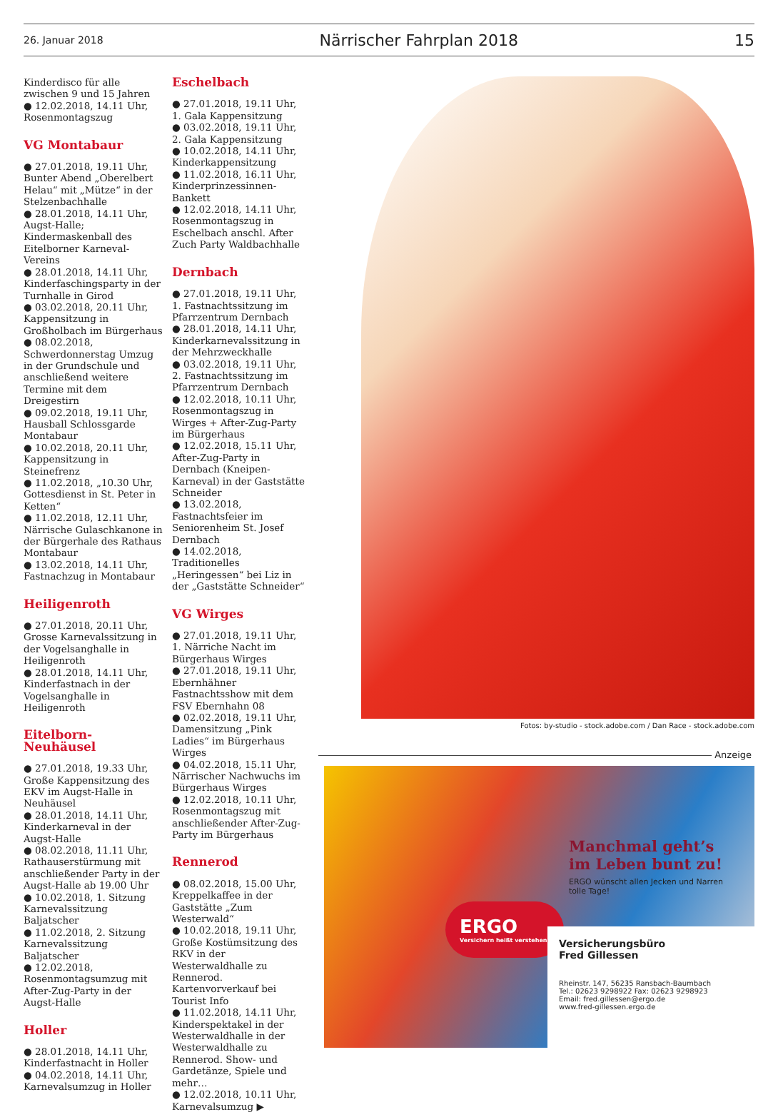26. Januar 2018 Närrischer Fahrplan 2018 15
Kinderdisco für alle zwischen 9 und 15 Jahren
● 12.02.2018, 14.11 Uhr, Rosenmontagszug
VG Montabaur
● 27.01.2018, 19.11 Uhr, Bunter Abend „Oberelbert Helau“ mit „Mütze“ in der Stelzenbachhalle
● 28.01.2018, 14.11 Uhr, Augst-Halle; Kindermaskenball des Eitelborner Karneval-Vereins
● 28.01.2018, 14.11 Uhr, Kinderfaschingsparty in der Turnhalle in Girod
● 03.02.2018, 20.11 Uhr, Kappensitzung in Großholbach im Bürgerhaus
● 08.02.2018, Schwerdonnerstag Umzug in der Grundschule und anschließend weitere Termine mit dem Dreigestirn
● 09.02.2018, 19.11 Uhr, Hausball Schlossgarde Montabaur
● 10.02.2018, 20.11 Uhr, Kappensitzung in Steinefrenz
● 11.02.2018, „10.30 Uhr, Gottesdienst in St. Peter in Ketten“
● 11.02.2018, 12.11 Uhr, Närrische Gulaschkanone in der Bürgerhale des Rathaus Montabaur
● 13.02.2018, 14.11 Uhr, Fastnachzug in Montabaur
Heiligenroth
● 27.01.2018, 20.11 Uhr, Grosse Karnevalssitzung in der Vogelsanghalle in Heiligenroth
● 28.01.2018, 14.11 Uhr, Kinderfastnach in der Vogelsanghalle in Heiligenroth
Eitelborn-Neuhäusel
● 27.01.2018, 19.33 Uhr, Große Kappensitzung des EKV im Augst-Halle in Neuhäusel
● 28.01.2018, 14.11 Uhr, Kinderkarneval in der Augst-Halle
● 08.02.2018, 11.11 Uhr, Rathauserstürmung mit anschließender Party in der Augst-Halle ab 19.00 Uhr
● 10.02.2018, 1. Sitzung Karnevalssitzung Baljatscher
● 11.02.2018, 2. Sitzung Karnevalssitzung Baljatscher
● 12.02.2018, Rosenmontagsumzug mit After-Zug-Party in der Augst-Halle
Holler
● 28.01.2018, 14.11 Uhr, Kinderfastnacht in Holler
● 04.02.2018, 14.11 Uhr, Karnevalsumzug in Holler
Eschelbach
● 27.01.2018, 19.11 Uhr, 1. Gala Kappensitzung
● 03.02.2018, 19.11 Uhr, 2. Gala Kappensitzung
● 10.02.2018, 14.11 Uhr, Kinderkappensitzung
● 11.02.2018, 16.11 Uhr, Kinderprinzessinnen-Bankett
● 12.02.2018, 14.11 Uhr, Rosenmontagszug in Eschelbach anschl. After Zuch Party Waldbachhalle
Dernbach
● 27.01.2018, 19.11 Uhr, 1. Fastnachtssitzung im Pfarrzentrum Dernbach
● 28.01.2018, 14.11 Uhr, Kinderkarnevalssitzung in der Mehrzweckhalle
● 03.02.2018, 19.11 Uhr, 2. Fastnachtssitzung im Pfarrzentrum Dernbach
● 12.02.2018, 10.11 Uhr, Rosenmontagszug in Wirges + After-Zug-Party im Bürgerhaus
● 12.02.2018, 15.11 Uhr, After-Zug-Party in Dernbach (Kneipen-Karneval) in der Gaststätte Schneider
● 13.02.2018, Fastnachtsfeier im Seniorenheim St. Josef Dernbach
● 14.02.2018, Traditionelles „Heringessen“ bei Liz in der „Gaststätte Schneider“
VG Wirges
● 27.01.2018, 19.11 Uhr, 1. Närriche Nacht im Bürgerhaus Wirges
● 27.01.2018, 19.11 Uhr, Ebernhähner Fastnachtsshow mit dem FSV Ebernhahn 08
● 02.02.2018, 19.11 Uhr, Damensitzung „Pink Ladies“ im Bürgerhaus Wirges
● 04.02.2018, 15.11 Uhr, Närrischer Nachwuchs im Bürgerhaus Wirges
● 12.02.2018, 10.11 Uhr, Rosenmontagszug mit anschließender After-Zug-Party im Bürgerhaus
Rennerod
● 08.02.2018, 15.00 Uhr, Kreppelkaffee in der Gaststätte „Zum Westerwald“
● 10.02.2018, 19.11 Uhr, Große Kostümsitzung des RKV in der Westerwaldhalle zu Rennerod. Kartenvorverkauf bei Tourist Info
● 11.02.2018, 14.11 Uhr, Kinderspektakel in der Westerwaldhalle in der Westerwaldhalle zu Rennerod. Show- und Gardetänze, Spiele und mehr…
● 12.02.2018, 10.11 Uhr, Karnevalsumzug ▶
Fotos: by-studio - stock.adobe.com / Dan Race - stock.adobe.com
Anzeige
Manchmal geht’s im Leben bunt zu!
ERGO wünscht allen Jecken und Narren tolle Tage!
ERGO
Versichern heißt verstehen.
Versicherungsbüro
Fred Gillessen
Rheinstr. 147, 56235 Ransbach-Baumbach
Tel.: 02623 9298922 Fax: 02623 9298923
Email: fred.gillessen@ergo.de
www.fred-gillessen.ergo.de